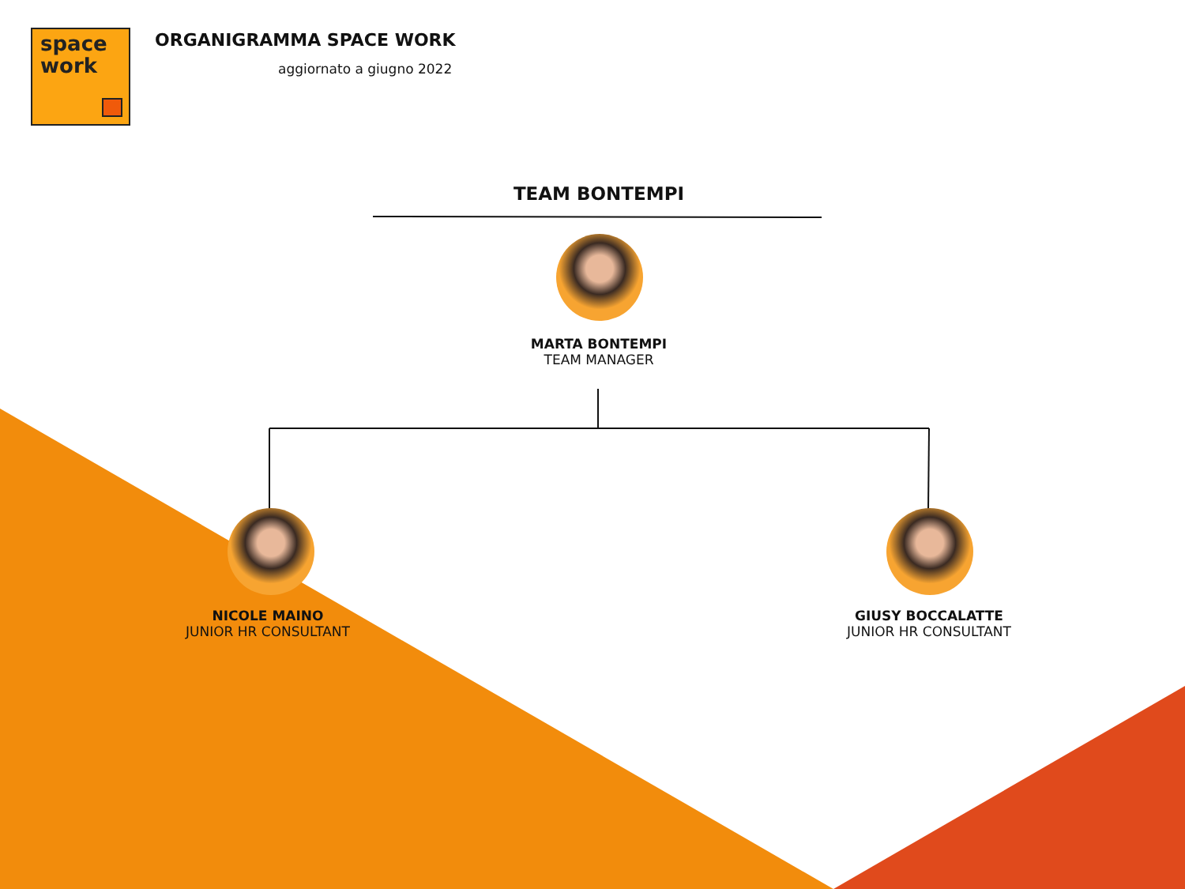space
work
ORGANIGRAMMA SPACE WORK
aggiornato a giugno 2022
TEAM BONTEMPI
MARTA BONTEMPI
TEAM MANAGER
NICOLE MAINO
JUNIOR HR CONSULTANT
GIUSY BOCCALATTE
JUNIOR HR CONSULTANT